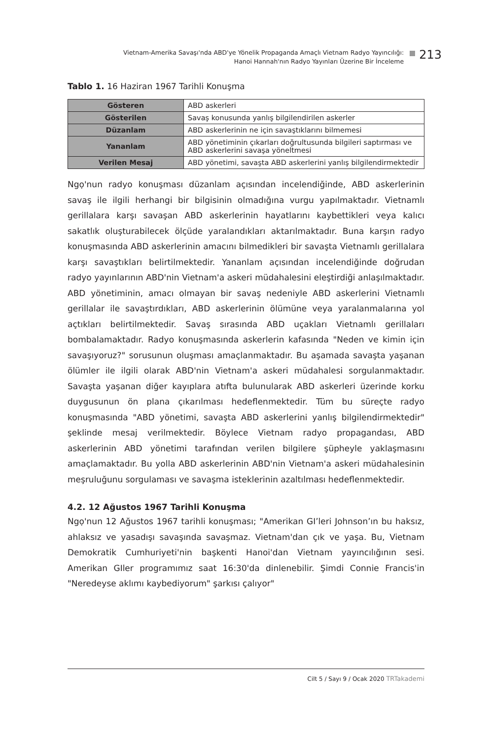Vietnam-Amerika Savaşı'nda ABD'ye Yönelik Propaganda Amaçlı Vietnam Radyo Yayıncılığı:
Hanoi Hannah'nın Radyo Yayınları Üzerine Bir İnceleme
213
Tablo 1. 16 Haziran 1967 Tarihli Konuşma
| Gösteren | ABD askerleri |
| Gösterilen | Savaş konusunda yanlış bilgilendirilen askerler |
| Düzanlam | ABD askerlerinin ne için savaştıklarını bilmemesi |
| Yananlam | ABD yönetiminin çıkarları doğrultusunda bilgileri saptırması ve ABD askerlerini savaşa yöneltmesi |
| Verilen Mesaj | ABD yönetimi, savaşta ABD askerlerini yanlış bilgilendirmektedir |
Ngọ'nun radyo konuşması düzanlam açısından incelendiğinde, ABD askerlerinin savaş ile ilgili herhangi bir bilgisinin olmadığına vurgu yapılmaktadır. Vietnamlı gerillalara karşı savaşan ABD askerlerinin hayatlarını kaybettikleri veya kalıcı sakatlık oluşturabilecek ölçüde yaralandıkları aktarılmaktadır. Buna karşın radyo konuşmasında ABD askerlerinin amacını bilmedikleri bir savaşta Vietnamlı gerillalara karşı savaştıkları belirtilmektedir. Yananlam açısından incelendiğinde doğrudan radyo yayınlarının ABD'nin Vietnam'a askeri müdahalesini eleştirdiği anlaşılmaktadır. ABD yönetiminin, amacı olmayan bir savaş nedeniyle ABD askerlerini Vietnamlı gerillalar ile savaştırdıkları, ABD askerlerinin ölümüne veya yaralanmalarına yol açtıkları belirtilmektedir. Savaş sırasında ABD uçakları Vietnamlı gerillaları bombalamaktadır. Radyo konuşmasında askerlerin kafasında "Neden ve kimin için savaşıyoruz?" sorusunun oluşması amaçlanmaktadır. Bu aşamada savaşta yaşanan ölümler ile ilgili olarak ABD'nin Vietnam'a askeri müdahalesi sorgulanmaktadır. Savaşta yaşanan diğer kayıplara atıfta bulunularak ABD askerleri üzerinde korku duygusunun ön plana çıkarılması hedeflenmektedir. Tüm bu süreçte radyo konuşmasında "ABD yönetimi, savaşta ABD askerlerini yanlış bilgilendirmektedir" şeklinde mesaj verilmektedir. Böylece Vietnam radyo propagandası, ABD askerlerinin ABD yönetimi tarafından verilen bilgilere şüpheyle yaklaşmasını amaçlamaktadır. Bu yolla ABD askerlerinin ABD'nin Vietnam'a askeri müdahalesinin meşruluğunu sorgulaması ve savaşma isteklerinin azaltılması hedeflenmektedir.
4.2. 12 Ağustos 1967 Tarihli Konuşma
Ngọ'nun 12 Ağustos 1967 tarihli konuşması; "Amerikan GI’leri Johnson’ın bu haksız, ahlaksız ve yasadışı savaşında savaşmaz. Vietnam'dan çık ve yaşa. Bu, Vietnam Demokratik Cumhuriyeti'nin başkenti Hanoi'dan Vietnam yayıncılığının sesi. Amerikan GIler programımız saat 16:30'da dinlenebilir. Şimdi Connie Francis'in "Neredeyse aklımı kaybediyorum" şarkısı çalıyor"
Cilt 5 / Sayı 9 / Ocak 2020 TRTakademi